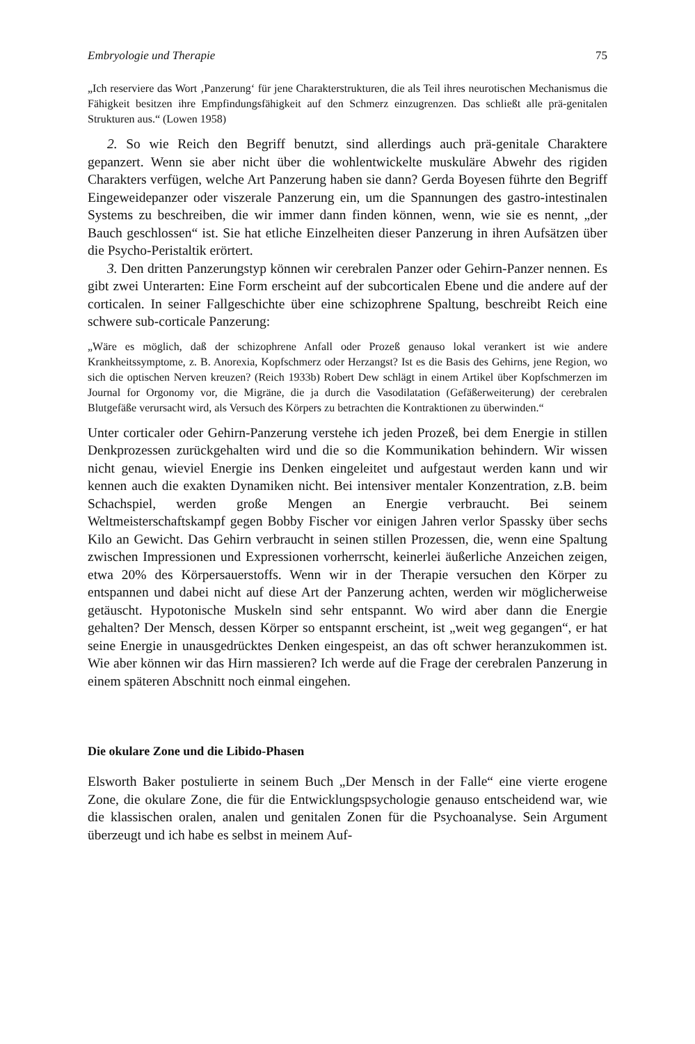Embryologie und Therapie 75
„Ich reserviere das Wort ‚Panzerung‘ für jene Charakterstrukturen, die als Teil ihres neurotischen Mechanismus die Fähigkeit besitzen ihre Empfindungsfähigkeit auf den Schmerz einzugrenzen. Das schließt alle prä-genitalen Strukturen aus.“ (Lowen 1958)
2. So wie Reich den Begriff benutzt, sind allerdings auch prä-genitale Charaktere gepanzert. Wenn sie aber nicht über die wohlentwickelte muskuläre Abwehr des rigiden Charakters verfügen, welche Art Panzerung haben sie dann? Gerda Boyesen führte den Begriff Eingeweidepanzer oder viszerale Panzerung ein, um die Spannungen des gastro-intestinalen Systems zu beschreiben, die wir immer dann finden können, wenn, wie sie es nennt, „der Bauch geschlossen“ ist. Sie hat etliche Einzelheiten dieser Panzerung in ihren Aufsätzen über die Psycho-Peristaltik erörtert.
3. Den dritten Panzerungstyp können wir cerebralen Panzer oder Gehirn-Panzer nennen. Es gibt zwei Unterarten: Eine Form erscheint auf der subcorticalen Ebene und die andere auf der corticalen. In seiner Fallgeschichte über eine schizophrene Spaltung, beschreibt Reich eine schwere sub-corticale Panzerung:
„Wäre es möglich, daß der schizophrene Anfall oder Prozeß genauso lokal verankert ist wie andere Krankheitssymptome, z. B. Anorexia, Kopfschmerz oder Herzangst? Ist es die Basis des Gehirns, jene Region, wo sich die optischen Nerven kreuzen? (Reich 1933b) Robert Dew schlägt in einem Artikel über Kopfschmerzen im Journal for Orgonomy vor, die Migräne, die ja durch die Vasodilatation (Gefäßerweiterung) der cerebralen Blutgefäße verursacht wird, als Versuch des Körpers zu betrachten die Kontraktionen zu überwinden.“
Unter corticaler oder Gehirn-Panzerung verstehe ich jeden Prozeß, bei dem Energie in stillen Denkprozessen zurückgehalten wird und die so die Kommunikation behindern. Wir wissen nicht genau, wieviel Energie ins Denken eingeleitet und aufgestaut werden kann und wir kennen auch die exakten Dynamiken nicht. Bei intensiver mentaler Konzentration, z.B. beim Schachspiel, werden große Mengen an Energie verbraucht. Bei seinem Weltmeisterschaftskampf gegen Bobby Fischer vor einigen Jahren verlor Spassky über sechs Kilo an Gewicht. Das Gehirn verbraucht in seinen stillen Prozessen, die, wenn eine Spaltung zwischen Impressionen und Expressionen vorherrscht, keinerlei äußerliche Anzeichen zeigen, etwa 20% des Körpersauerstoffs. Wenn wir in der Therapie versuchen den Körper zu entspannen und dabei nicht auf diese Art der Panzerung achten, werden wir möglicherweise getäuscht. Hypotonische Muskeln sind sehr entspannt. Wo wird aber dann die Energie gehalten? Der Mensch, dessen Körper so entspannt erscheint, ist „weit weg gegangen“, er hat seine Energie in unausgedrücktes Denken eingespeist, an das oft schwer heranzukommen ist. Wie aber können wir das Hirn massieren? Ich werde auf die Frage der cerebralen Panzerung in einem späteren Abschnitt noch einmal eingehen.
Die okulare Zone und die Libido-Phasen
Elsworth Baker postulierte in seinem Buch „Der Mensch in der Falle“ eine vierte erogene Zone, die okulare Zone, die für die Entwicklungspsychologie genauso entscheidend war, wie die klassischen oralen, analen und genitalen Zonen für die Psychoanalyse. Sein Argument überzeugt und ich habe es selbst in meinem Auf-